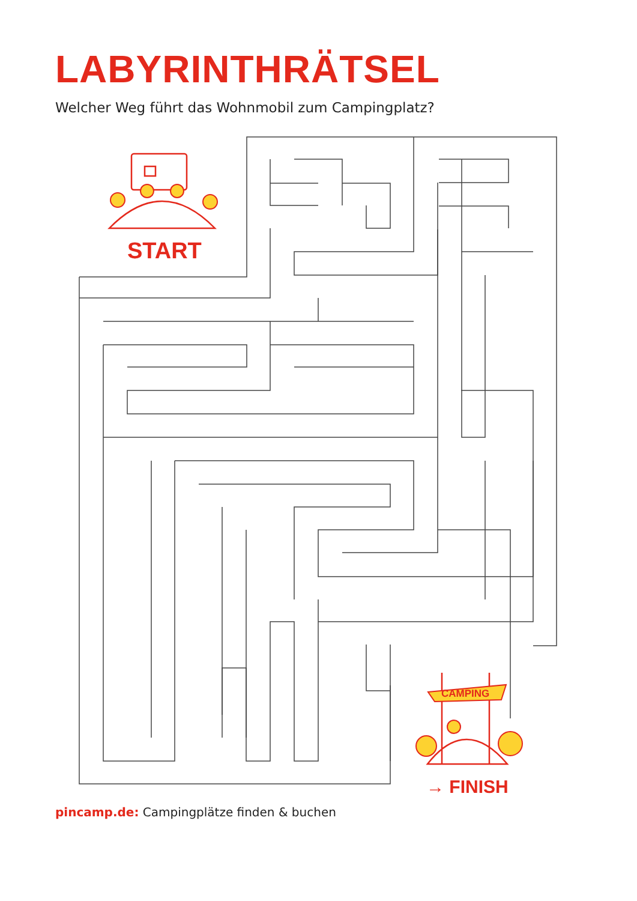LABYRINTHRÄTSEL
Welcher Weg führt das Wohnmobil zum Campingplatz?
START
CAMPING
→ FINISH
pincamp.de: Campingplätze finden & buchen